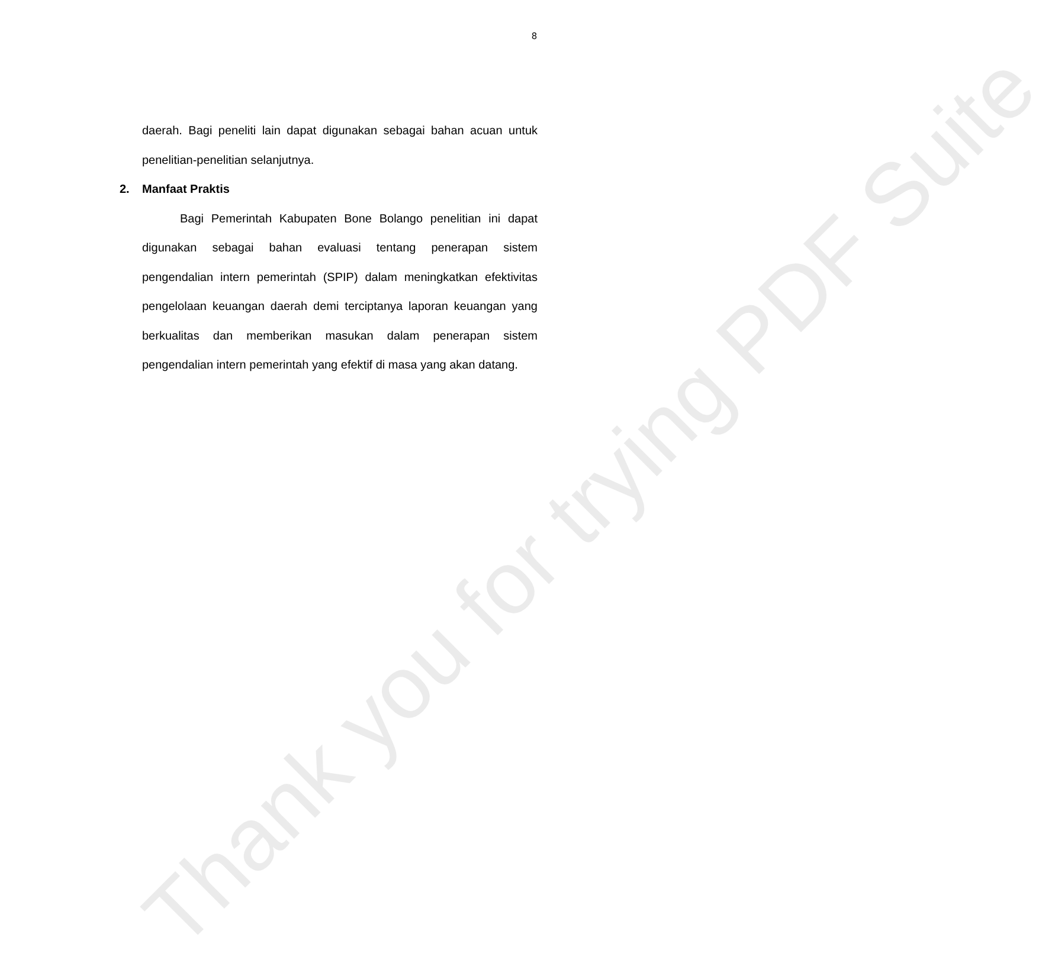8
daerah. Bagi peneliti lain dapat digunakan sebagai bahan acuan untuk penelitian-penelitian selanjutnya.
2. Manfaat Praktis
Bagi Pemerintah Kabupaten Bone Bolango penelitian ini dapat digunakan sebagai bahan evaluasi tentang penerapan sistem pengendalian intern pemerintah (SPIP) dalam meningkatkan efektivitas pengelolaan keuangan daerah demi terciptanya laporan keuangan yang berkualitas dan memberikan masukan dalam penerapan sistem pengendalian intern pemerintah yang efektif di masa yang akan datang.
Thank you for trying PDF Suite